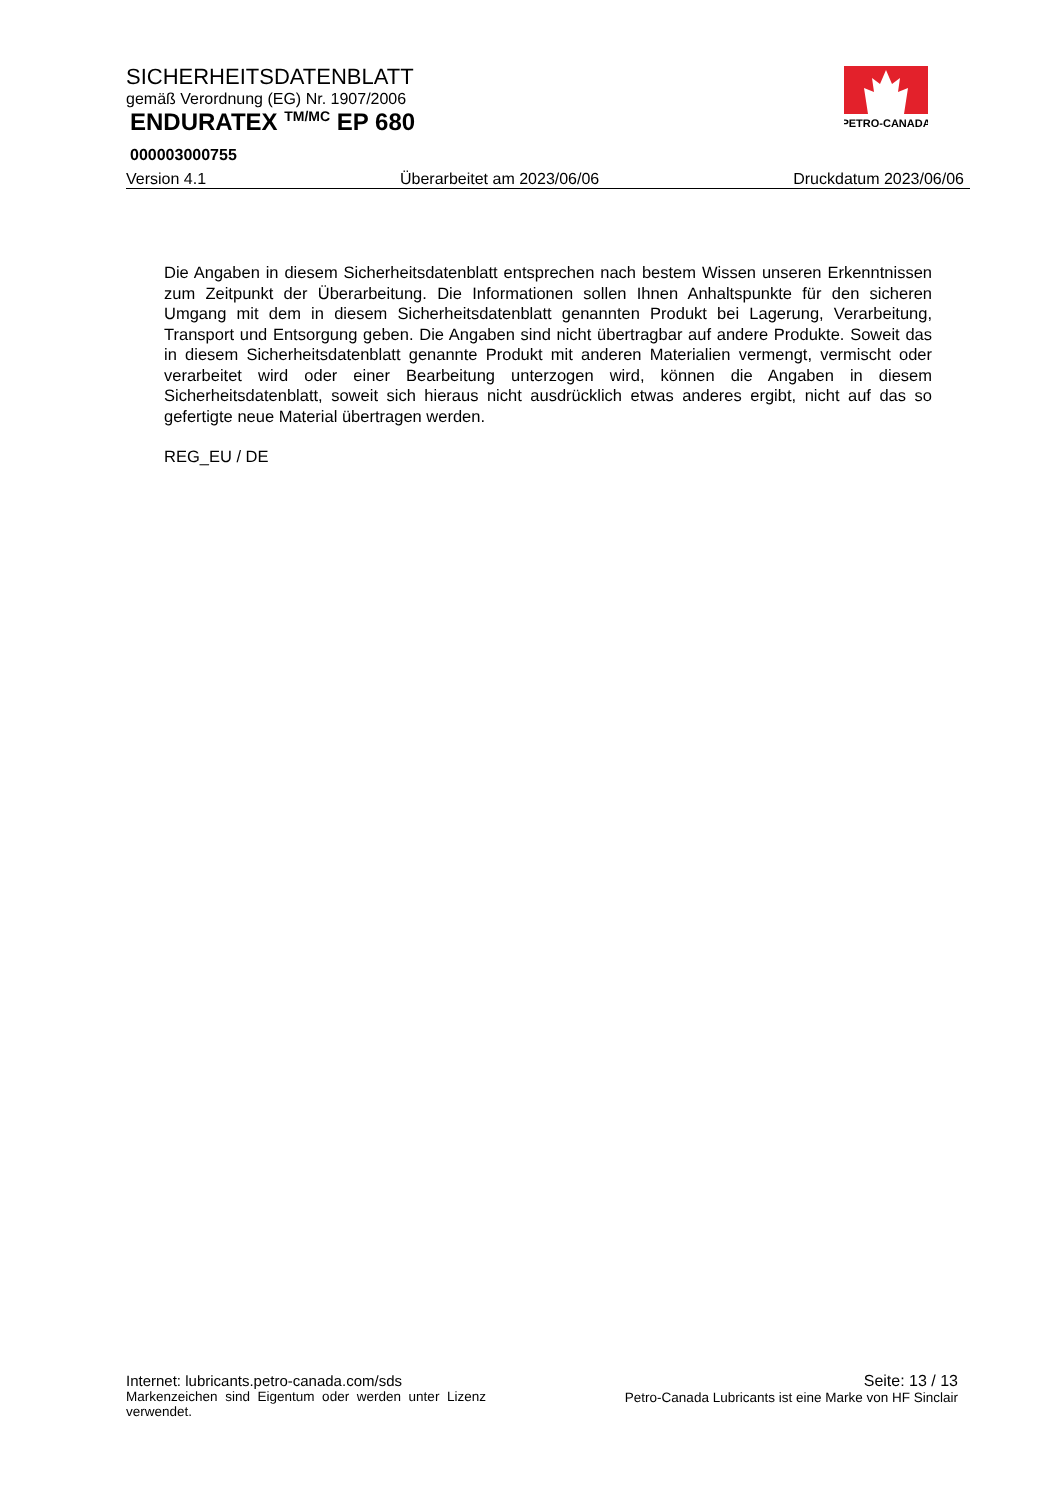SICHERHEITSDATENBLATT
gemäß Verordnung (EG) Nr. 1907/2006
ENDURATEX <sup>TM/MC</sup> EP 680
000003000755
Version 4.1 Überarbeitet am 2023/06/06 Druckdatum 2023/06/06
PETRO-CANADA
Die Angaben in diesem Sicherheitsdatenblatt entsprechen nach bestem Wissen unseren Erkenntnissen zum Zeitpunkt der Überarbeitung. Die Informationen sollen Ihnen Anhaltspunkte für den sicheren Umgang mit dem in diesem Sicherheitsdatenblatt genannten Produkt bei Lagerung, Verarbeitung, Transport und Entsorgung geben. Die Angaben sind nicht übertragbar auf andere Produkte. Soweit das in diesem Sicherheitsdatenblatt genannte Produkt mit anderen Materialien vermengt, vermischt oder verarbeitet wird oder einer Bearbeitung unterzogen wird, können die Angaben in diesem Sicherheitsdatenblatt, soweit sich hieraus nicht ausdrücklich etwas anderes ergibt, nicht auf das so gefertigte neue Material übertragen werden.
REG_EU / DE
Internet: lubricants.petro-canada.com/sds
Markenzeichen sind Eigentum oder werden unter Lizenz verwendet.
Seite: 13 / 13
Petro-Canada Lubricants ist eine Marke von HF Sinclair